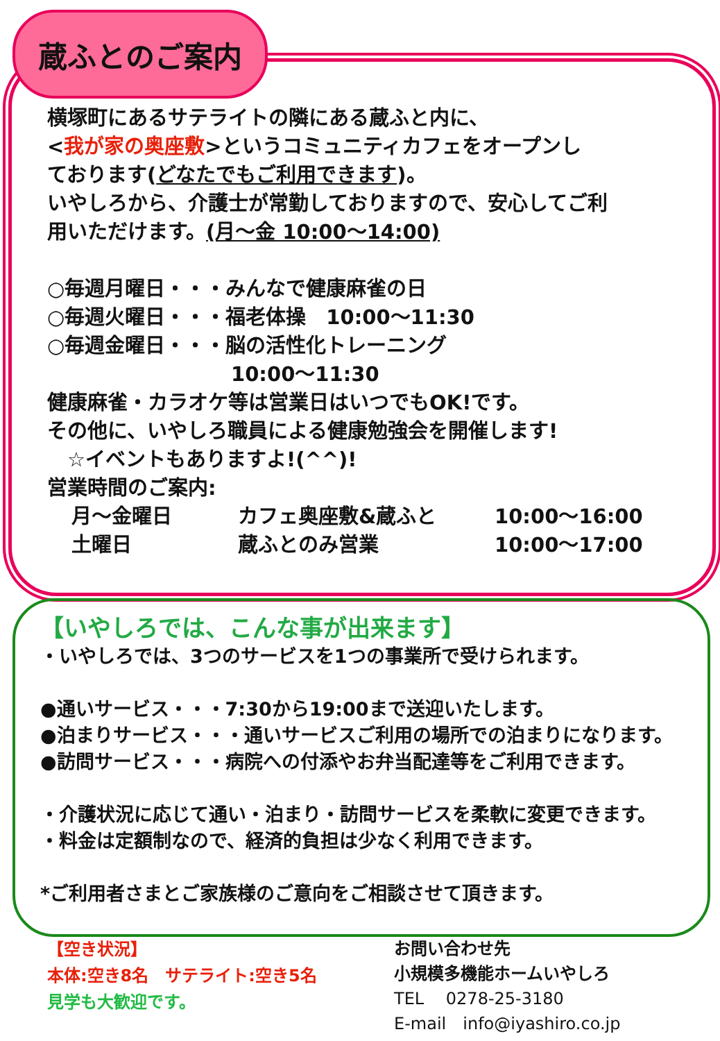蔵ふとのご案内
横塚町にあるサテライトの隣にある蔵ふと内に、
<我が家の奥座敷>というコミュニティカフェをオープンし
ております(どなたでもご利用できます)。
いやしろから、介護士が常勤しておりますので、安心してご利
用いただけます。(月～金 10:00～14:00)
○毎週月曜日・・・みんなで健康麻雀の日
○毎週火曜日・・・福老体操　10:00～11:30
○毎週金曜日・・・脳の活性化トレーニング
10:00～11:30
健康麻雀・カラオケ等は営業日はいつでもOK!です。
その他に、いやしろ職員による健康勉強会を開催します!
　☆イベントもありますよ!(^^)!
営業時間のご案内:
月～金曜日 カフェ奥座敷&蔵ふと 10:00～16:00
土曜日 蔵ふとのみ営業 10:00～17:00
【いやしろでは、こんな事が出来ます】
・いやしろでは、3つのサービスを1つの事業所で受けられます。
●通いサービス・・・7:30から19:00まで送迎いたします。
●泊まりサービス・・・通いサービスご利用の場所での泊まりになります。
●訪問サービス・・・病院への付添やお弁当配達等をご利用できます。
・介護状況に応じて通い・泊まり・訪問サービスを柔軟に変更できます。
・料金は定額制なので、経済的負担は少なく利用できます。
*ご利用者さまとご家族様のご意向をご相談させて頂きます。
【空き状況】
本体:空き8名　サテライト:空き5名
見学も大歓迎です。
お問い合わせ先
小規模多機能ホームいやしろ
TEL　 0278-25-3180
E-mail　info@iyashiro.co.jp